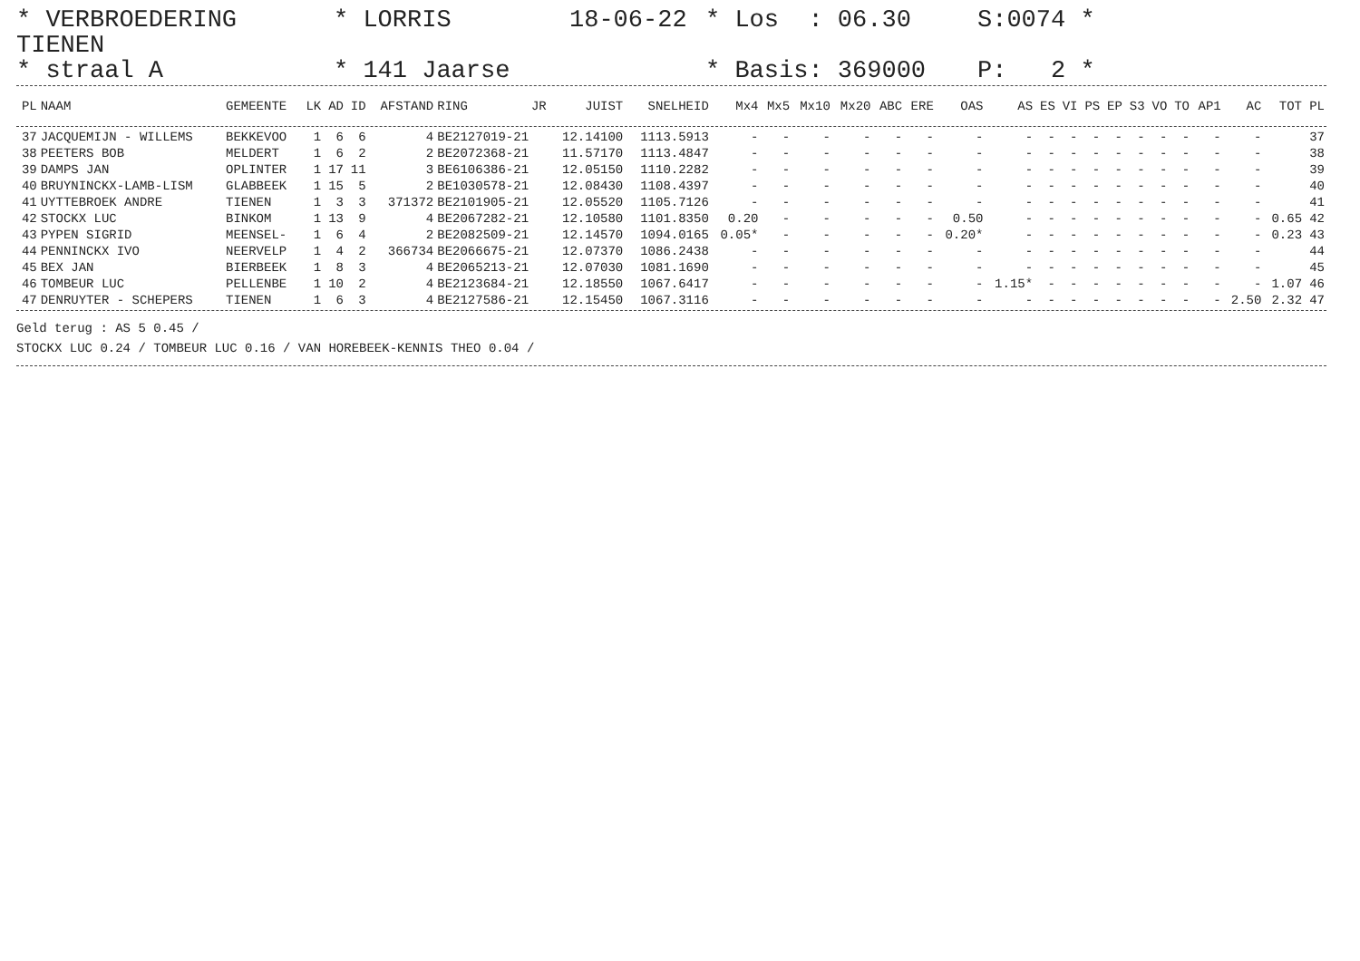* VERBROEDERING TIENEN
* LORRIS
18-06-22
* Los : 06.30
S:0074 *
* straal A
* 141 Jaarse
* Basis: 369000
P: 2 *
| PL | NAAM | GEMEENTE | LK | AD | ID | AFSTAND | RING | JR | JUIST | SNELHEID | Mx4 | Mx5 | Mx10 | Mx20 | ABC | ERE | OAS | AS | ES | VI | PS | EP | S3 | VO | TO | AP1 | AC | TOT | PL |
| --- | --- | --- | --- | --- | --- | --- | --- | --- | --- | --- | --- | --- | --- | --- | --- | --- | --- | --- | --- | --- | --- | --- | --- | --- | --- | --- | --- | --- | --- |
| 37 | JACQUEMIJN - WILLEMS | BEKKEVOO | 1 | 6 | 6 | 4 | BE2127019-21 | | 12.14100 | 1113.5913 | - | - | - | - | - | - | - | - | - | - | - | - | - | - | - | - | - | | 37 |
| 38 | PEETERS BOB | MELDERT | 1 | 6 | 2 | 2 | BE2072368-21 | | 11.57170 | 1113.4847 | - | - | - | - | - | - | - | - | - | - | - | - | - | - | - | - | - | | 38 |
| 39 | DAMPS JAN | OPLINTER | 1 | 17 | 11 | 3 | BE6106386-21 | | 12.05150 | 1110.2282 | - | - | - | - | - | - | - | - | - | - | - | - | - | - | - | - | - | | 39 |
| 40 | BRUYNINCKX-LAMB-LISM | GLABBEEK | 1 | 15 | 5 | 2 | BE1030578-21 | | 12.08430 | 1108.4397 | - | - | - | - | - | - | - | - | - | - | - | - | - | - | - | - | - | | 40 |
| 41 | UYTTEBROEK ANDRE | TIENEN | 1 | 3 | 3 | 371372 | BE2101905-21 | | 12.05520 | 1105.7126 | - | - | - | - | - | - | - | - | - | - | - | - | - | - | - | - | - | | 41 |
| 42 | STOCKX LUC | BINKOM | 1 | 13 | 9 | 4 | BE2067282-21 | | 12.10580 | 1101.8350 | 0.20 | - | - | - | - | - | 0.50 | - | - | - | - | - | - | - | - | - | - | 0.65 | 42 |
| 43 | PYPEN SIGRID | MEENSEL- | 1 | 6 | 4 | 2 | BE2082509-21 | | 12.14570 | 1094.0165 | 0.05* | - | - | - | - | - | 0.20* | - | - | - | - | - | - | - | - | - | - | 0.23 | 43 |
| 44 | PENNINCKX IVO | NEERVELP | 1 | 4 | 2 | 366734 | BE2066675-21 | | 12.07370 | 1086.2438 | - | - | - | - | - | - | - | - | - | - | - | - | - | - | - | - | - | | 44 |
| 45 | BEX JAN | BIERBEEK | 1 | 8 | 3 | 4 | BE2065213-21 | | 12.07030 | 1081.1690 | - | - | - | - | - | - | - | - | - | - | - | - | - | - | - | - | - | | 45 |
| 46 | TOMBEUR LUC | PELLENBE | 1 | 10 | 2 | 4 | BE2123684-21 | | 12.18550 | 1067.6417 | - | - | - | - | - | - | - | 1.15* | - | - | - | - | - | - | - | - | - | 1.07 | 46 |
| 47 | DENRUYTER - SCHEPERS | TIENEN | 1 | 6 | 3 | 4 | BE2127586-21 | | 12.15450 | 1067.3116 | - | - | - | - | - | - | - | - | - | - | - | - | - | - | - | - | 2.50 | 2.32 | 47 |
Geld terug : AS 5 0.45 /
STOCKX LUC 0.24 / TOMBEUR LUC 0.16 / VAN HOREBEEK-KENNIS THEO 0.04 /